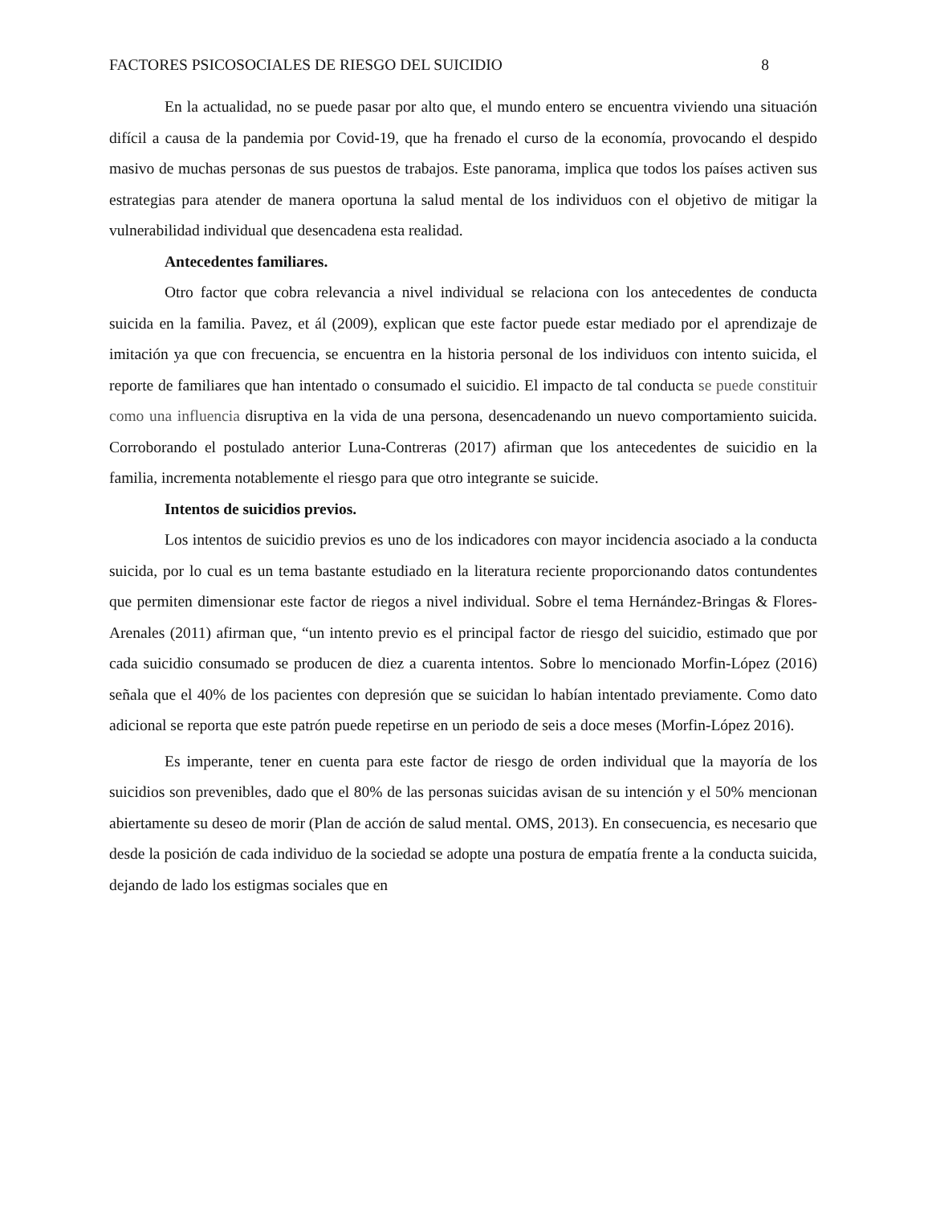FACTORES PSICOSOCIALES DE RIESGO DEL SUICIDIO 8
En la actualidad, no se puede pasar por alto que, el mundo entero se encuentra viviendo una situación difícil a causa de la pandemia por Covid-19, que ha frenado el curso de la economía, provocando el despido masivo de muchas personas de sus puestos de trabajos. Este panorama, implica que todos los países activen sus estrategias para atender de manera oportuna la salud mental de los individuos con el objetivo de mitigar la vulnerabilidad individual que desencadena esta realidad.
Antecedentes familiares.
Otro factor que cobra relevancia a nivel individual se relaciona con los antecedentes de conducta suicida en la familia. Pavez, et ál (2009), explican que este factor puede estar mediado por el aprendizaje de imitación ya que con frecuencia, se encuentra en la historia personal de los individuos con intento suicida, el reporte de familiares que han intentado o consumado el suicidio. El impacto de tal conducta se puede constituir como una influencia disruptiva en la vida de una persona, desencadenando un nuevo comportamiento suicida. Corroborando el postulado anterior Luna-Contreras (2017) afirman que los antecedentes de suicidio en la familia, incrementa notablemente el riesgo para que otro integrante se suicide.
Intentos de suicidios previos.
Los intentos de suicidio previos es uno de los indicadores con mayor incidencia asociado a la conducta suicida, por lo cual es un tema bastante estudiado en la literatura reciente proporcionando datos contundentes que permiten dimensionar este factor de riegos a nivel individual. Sobre el tema Hernández-Bringas & Flores-Arenales (2011) afirman que, “un intento previo es el principal factor de riesgo del suicidio, estimado que por cada suicidio consumado se producen de diez a cuarenta intentos. Sobre lo mencionado Morfin-López (2016) señala que el 40% de los pacientes con depresión que se suicidan lo habían intentado previamente. Como dato adicional se reporta que este patrón puede repetirse en un periodo de seis a doce meses (Morfin-López 2016).
Es imperante, tener en cuenta para este factor de riesgo de orden individual que la mayoría de los suicidios son prevenibles, dado que el 80% de las personas suicidas avisan de su intención y el 50% mencionan abiertamente su deseo de morir (Plan de acción de salud mental. OMS, 2013). En consecuencia, es necesario que desde la posición de cada individuo de la sociedad se adopte una postura de empatía frente a la conducta suicida, dejando de lado los estigmas sociales que en